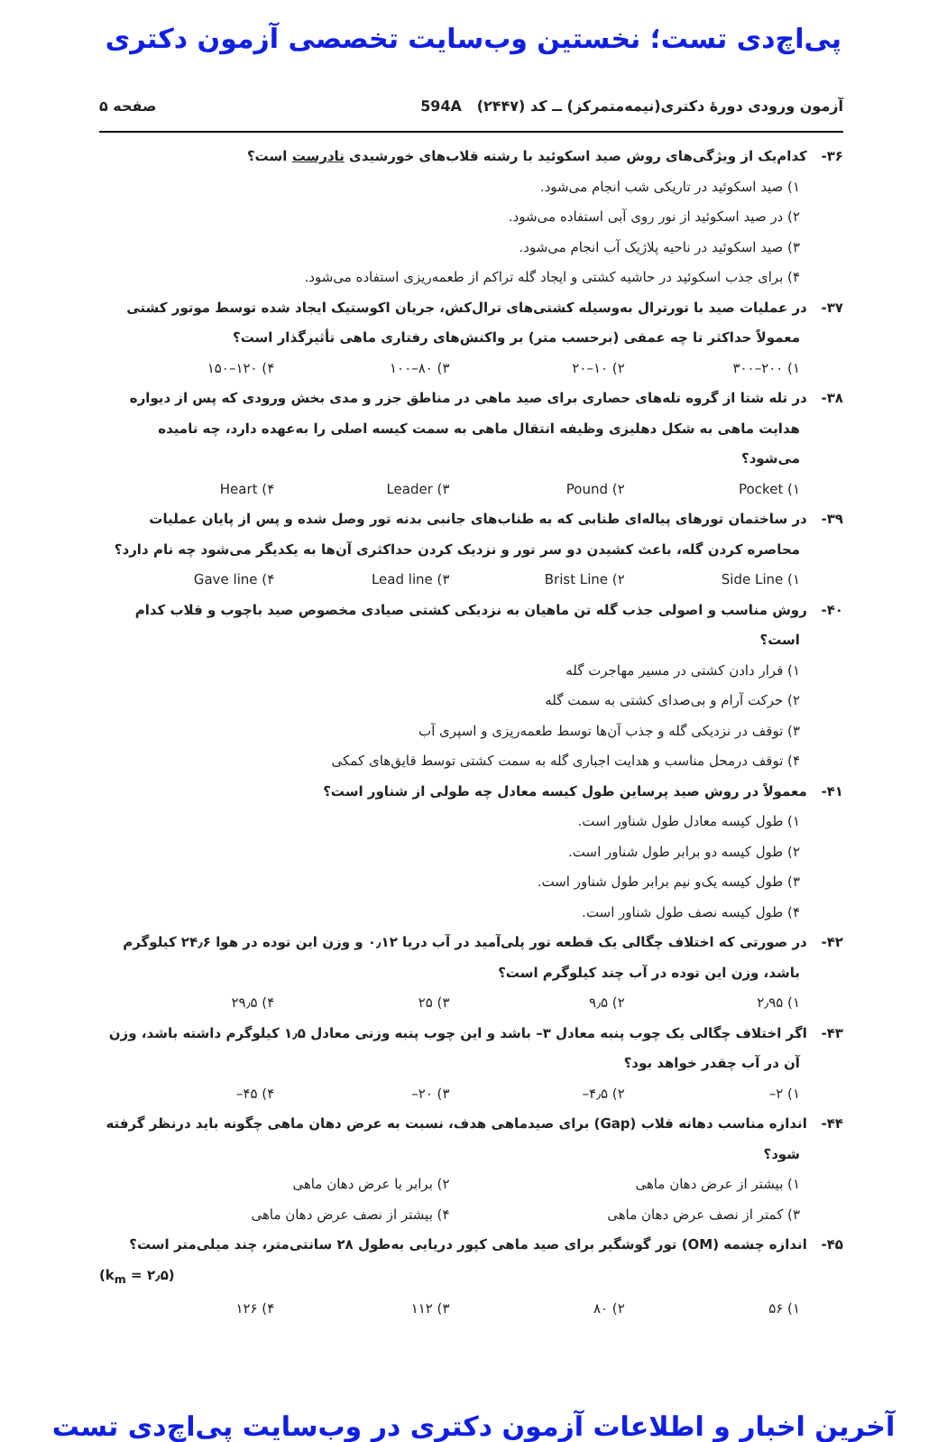پی‌اچ‌دی تست؛ نخستین وب‌سایت تخصصی آزمون دکتری
آزمون ورودی دورهٔ دکتری(نیمه‌متمرکز) ــ کد (۲۴۴۷) 594A صفحه ۵
۳۶- کدام‌یک از ویژگی‌های روش صید اسکوئید با رشته قلاب‌های خورشیدی نادرست است؟
۱) صید اسکوئید در تاریکی شب انجام می‌شود.
۲) در صید اسکوئید از نور روی آبی استفاده می‌شود.
۳) صید اسکوئید در ناحیه پلاژیک آب انجام می‌شود.
۴) برای جذب اسکوئید در حاشیه کشتی و ایجاد گله تراکم از طعمه‌ریزی استفاده می‌شود.
۳۷- در عملیات صید با تورترال به‌وسیله کشتی‌های ترال‌کش، جریان اکوستیک ایجاد شده توسط موتور کشتی معمولاً حداکثر تا چه عمقی (برحسب متر) بر واکنش‌های رفتاری ماهی تأثیرگذار است؟
۱) ۲۰۰–۳۰۰ ۲) ۱۰–۲۰ ۳) ۸۰–۱۰۰ ۴) ۱۲۰–۱۵۰
۳۸- در تله شتا از گروه تله‌های حصاری برای صید ماهی در مناطق جزر و مدی بخش ورودی که پس از دیواره هدایت ماهی به شکل دهلیزی وظیفه انتقال ماهی به سمت کیسه اصلی را به‌عهده دارد، چه نامیده می‌شود؟
۱) Pocket ۲) Pound ۳) Leader ۴) Heart
۳۹- در ساختمان تورهای پیاله‌ای طنابی که به طناب‌های جانبی بدنه تور وصل شده و پس از پایان عملیات محاصره کردن گله، باعث کشیدن دو سر تور و نزدیک کردن حداکثری آن‌ها به یکدیگر می‌شود چه نام دارد؟
۱) Side Line ۲) Brist Line ۳) Lead line ۴) Gave line
۴۰- روش مناسب و اصولی جذب گله تن ماهیان به نزدیکی کشتی صیادی مخصوص صید باچوب و قلاب کدام است؟
۱) قرار دادن کشتی در مسیر مهاجرت گله
۲) حرکت آرام و بی‌صدای کشتی به سمت گله
۳) توقف در نزدیکی گله و جذب آن‌ها توسط طعمه‌ریزی و اسپری آب
۴) توقف درمحل مناسب و هدایت اجباری گله به سمت کشتی توسط قایق‌های کمکی
۴۱- معمولاً در روش صید پرساین طول کیسه معادل چه طولی از شناور است؟
۱) طول کیسه معادل طول شناور است.
۲) طول کیسه دو برابر طول شناور است.
۳) طول کیسه یک‌و نیم برابر طول شناور است.
۴) طول کیسه نصف طول شناور است.
۴۲- در صورتی که اختلاف چگالی یک قطعه تور پلی‌آمید در آب دریا ۰٫۱۲ و وزن این توده در هوا ۲۴٫۶ کیلوگرم باشد، وزن این توده در آب چند کیلوگرم است؟
۱) ۲٫۹۵ ۲) ۹٫۵ ۳) ۲۵ ۴) ۲۹٫۵
۴۳- اگر اختلاف چگالی یک چوب پنبه معادل ۳– باشد و این چوب پنبه وزنی معادل ۱٫۵ کیلوگرم داشته باشد، وزن آن در آب چقدر خواهد بود؟
۱) ۲– ۲) ۴٫۵– ۳) ۲۰– ۴) ۴۵–
۴۴- اندازه مناسب دهانه قلاب (Gap) برای صیدماهی هدف، نسبت به عرض دهان ماهی چگونه باید درنظر گرفته شود؟
۱) بیشتر از عرض دهان ماهی ۲) برابر با عرض دهان ماهی
۳) کمتر از نصف عرض دهان ماهی ۴) بیشتر از نصف عرض دهان ماهی
۴۵- اندازه چشمه (OM) تور گوشگیر برای صید ماهی کپور دریایی به‌طول ۲۸ سانتی‌متر، چند میلی‌متر است؟
(k<sub>m</sub> = ۲٫۵)
۱) ۵۶ ۲) ۸۰ ۳) ۱۱۲ ۴) ۱۲۶
آخرین اخبار و اطلاعات آزمون دکتری در وب‌سایت پی‌اچ‌دی تست